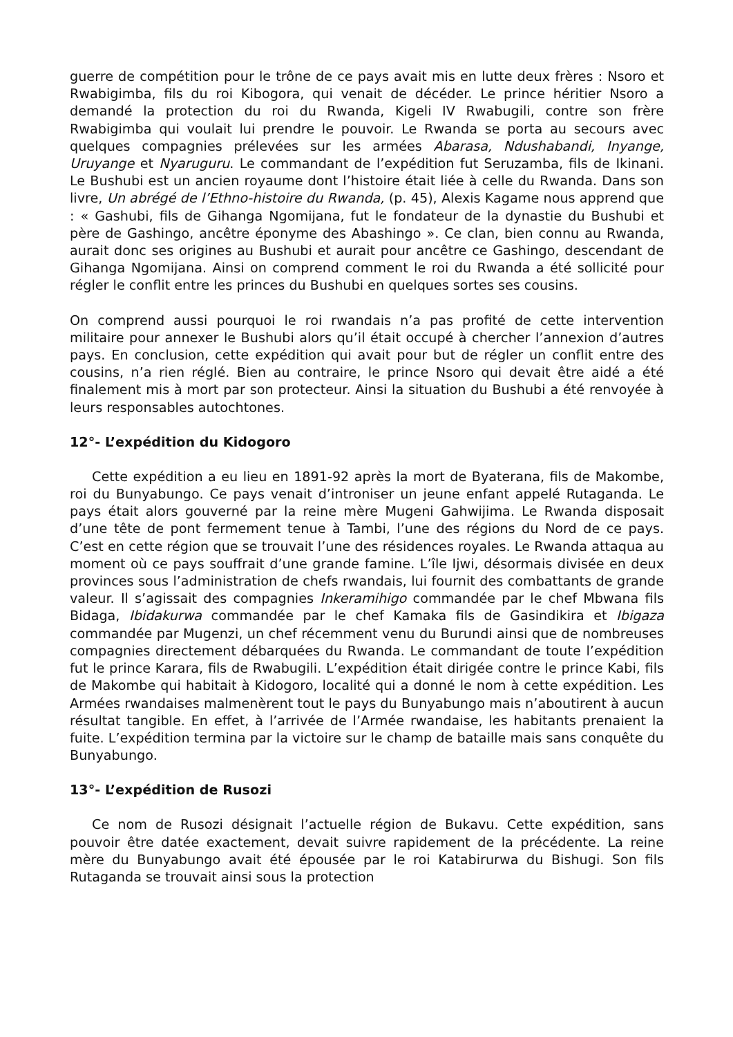guerre de compétition pour le trône de ce pays avait mis en lutte deux frères : Nsoro et Rwabigimba, fils du roi Kibogora, qui venait de décéder. Le prince héritier Nsoro a demandé la protection du roi du Rwanda, Kigeli IV Rwabugili, contre son frère Rwabigimba qui voulait lui prendre le pouvoir. Le Rwanda se porta au secours avec quelques compagnies prélevées sur les armées Abarasa, Ndushabandi, Inyange, Uruyange et Nyaruguru. Le commandant de l’expédition fut Seruzamba, fils de Ikinani. Le Bushubi est un ancien royaume dont l’histoire était liée à celle du Rwanda. Dans son livre, Un abrégé de l’Ethno-histoire du Rwanda, (p. 45), Alexis Kagame nous apprend que : « Gashubi, fils de Gihanga Ngomijana, fut le fondateur de la dynastie du Bushubi et père de Gashingo, ancêtre éponyme des Abashingo ». Ce clan, bien connu au Rwanda, aurait donc ses origines au Bushubi et aurait pour ancêtre ce Gashingo, descendant de Gihanga Ngomijana. Ainsi on comprend comment le roi du Rwanda a été sollicité pour régler le conflit entre les princes du Bushubi en quelques sortes ses cousins.
On comprend aussi pourquoi le roi rwandais n’a pas profité de cette intervention militaire pour annexer le Bushubi alors qu’il était occupé à chercher l’annexion d’autres pays. En conclusion, cette expédition qui avait pour but de régler un conflit entre des cousins, n’a rien réglé. Bien au contraire, le prince Nsoro qui devait être aidé a été finalement mis à mort par son protecteur. Ainsi la situation du Bushubi a été renvoyée à leurs responsables autochtones.
12°- L’expédition du Kidogoro
Cette expédition a eu lieu en 1891-92 après la mort de Byaterana, fils de Makombe, roi du Bunyabungo. Ce pays venait d’introniser un jeune enfant appelé Rutaganda. Le pays était alors gouverné par la reine mère Mugeni Gahwijima. Le Rwanda disposait d’une tête de pont fermement tenue à Tambi, l’une des régions du Nord de ce pays. C’est en cette région que se trouvait l’une des résidences royales. Le Rwanda attaqua au moment où ce pays souffrait d’une grande famine. L’île Ijwi, désormais divisée en deux provinces sous l’administration de chefs rwandais, lui fournit des combattants de grande valeur. Il s’agissait des compagnies Inkeramihigo commandée par le chef Mbwana fils Bidaga, Ibidakurwa commandée par le chef Kamaka fils de Gasindikira et Ibigaza commandée par Mugenzi, un chef récemment venu du Burundi ainsi que de nombreuses compagnies directement débarquées du Rwanda. Le commandant de toute l’expédition fut le prince Karara, fils de Rwabugili. L’expédition était dirigée contre le prince Kabi, fils de Makombe qui habitait à Kidogoro, localité qui a donné le nom à cette expédition. Les Armées rwandaises malmenèrent tout le pays du Bunyabungo mais n’aboutirent à aucun résultat tangible. En effet, à l’arrivée de l’Armée rwandaise, les habitants prenaient la fuite. L’expédition termina par la victoire sur le champ de bataille mais sans conquête du Bunyabungo.
13°- L’expédition de Rusozi
Ce nom de Rusozi désignait l’actuelle région de Bukavu. Cette expédition, sans pouvoir être datée exactement, devait suivre rapidement de la précédente. La reine mère du Bunyabungo avait été épousée par le roi Katabirurwa du Bishugi. Son fils Rutaganda se trouvait ainsi sous la protection